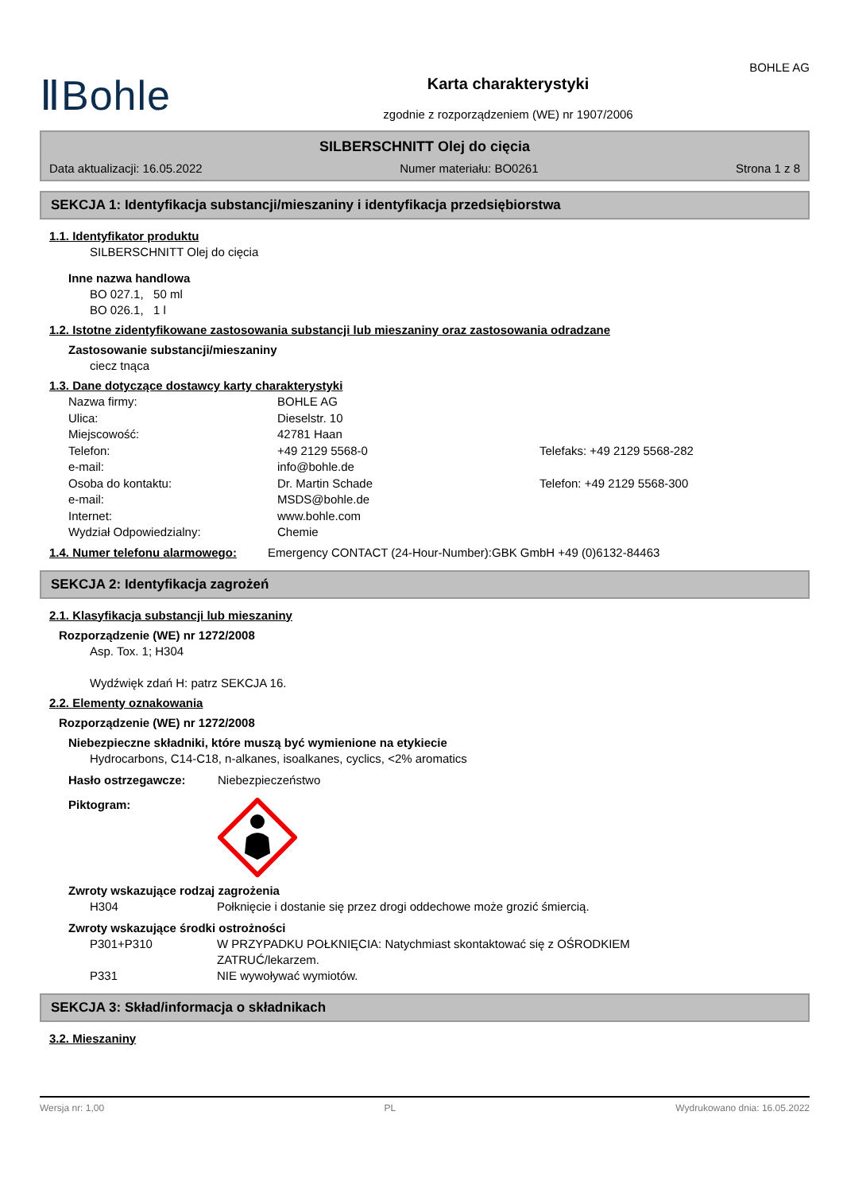ⅡBohle
Karta charakterystyki
zgodnie z rozporządzeniem (WE) nr 1907/2006
BOHLE AG
SILBERSCHNITT Olej do cięcia
Data aktualizacji: 16.05.2022 Numer materiału: BO0261 Strona 1 z 8
SEKCJA 1: Identyfikacja substancji/mieszaniny i identyfikacja przedsiębiorstwa
1.1. Identyfikator produktu
SILBERSCHNITT Olej do cięcia
Inne nazwa handlowa
BO 027.1, 50 ml
BO 026.1, 1 l
1.2. Istotne zidentyfikowane zastosowania substancji lub mieszaniny oraz zastosowania odradzane
Zastosowanie substancji/mieszaniny
ciecz tnąca
1.3. Dane dotyczące dostawcy karty charakterystyki
Nazwa firmy: BOHLE AG Ulica: Dieselstr. 10 Miejscowość: 42781 Haan Telefon: +49 2129 5568-0 Telefaks: +49 2129 5568-282 e-mail: info@bohle.de Osoba do kontaktu: Dr. Martin Schade Telefon: +49 2129 5568-300 e-mail: MSDS@bohle.de Internet: www.bohle.com Wydział Odpowiedzialny: Chemie
1.4. Numer telefonu alarmowego:
Emergency CONTACT (24-Hour-Number):GBK GmbH +49 (0)6132-84463
SEKCJA 2: Identyfikacja zagrożeń
2.1. Klasyfikacja substancji lub mieszaniny
Rozporządzenie (WE) nr 1272/2008
Asp. Tox. 1; H304
Wydźwięk zdań H: patrz SEKCJA 16.
2.2. Elementy oznakowania
Rozporządzenie (WE) nr 1272/2008
Niebezpieczne składniki, które muszą być wymienione na etykiecie
Hydrocarbons, C14-C18, n-alkanes, isoalkanes, cyclics, <2% aromatics
Hasło ostrzegawcze: Niebezpieczeństwo
Piktogram:
Zwroty wskazujące rodzaj zagrożenia
H304 Połknięcie i dostanie się przez drogi oddechowe może grozić śmiercią.
Zwroty wskazujące środki ostrożności
P301+P310 W PRZYPADKU POŁKNIĘCIA: Natychmiast skontaktować się z OŚRODKIEM ZATRUĆ/lekarzem. P331 NIE wywoływać wymiotów.
SEKCJA 3: Skład/informacja o składnikach
3.2. Mieszaniny
Wersja nr: 1,00 PL Wydrukowano dnia: 16.05.2022